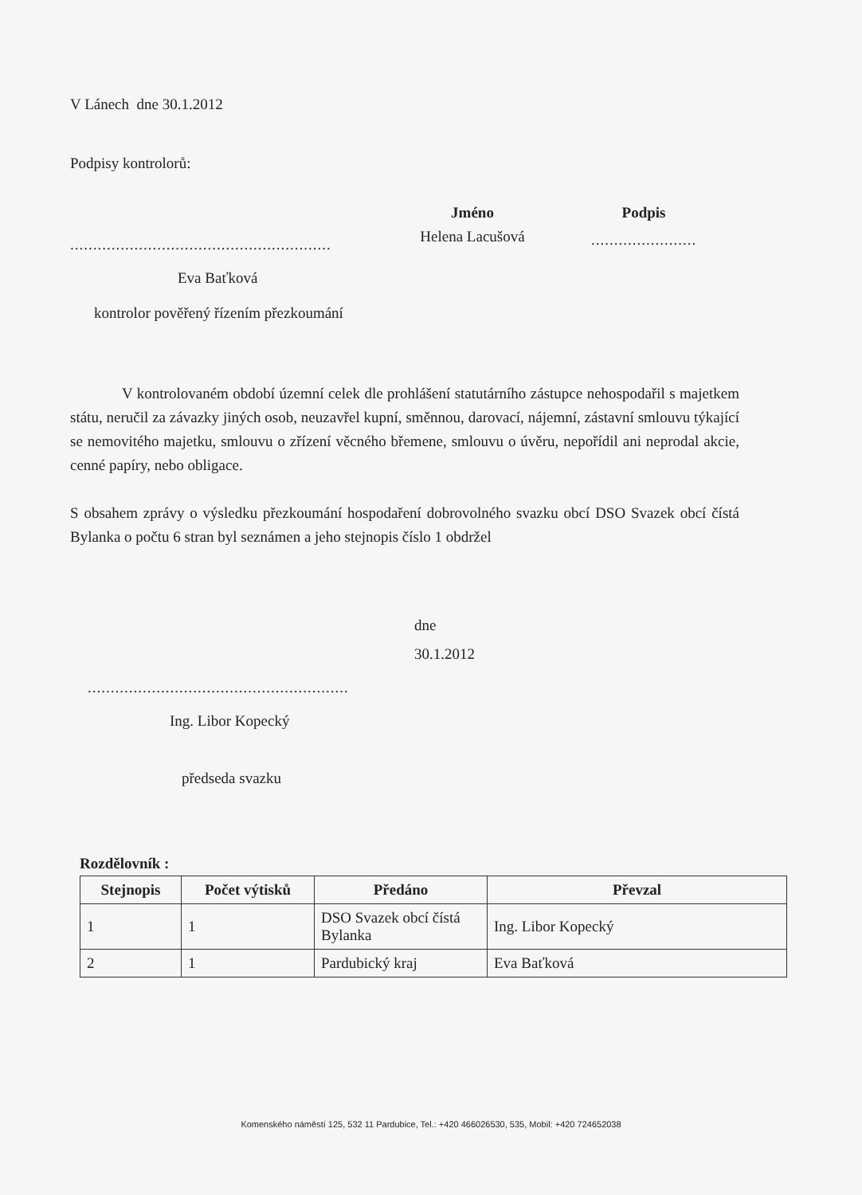V Lánech dne 30.1.2012
Podpisy kontrolorů:
.........................................................
Eva Baťková
kontrolor pověřený řízením přezkoumání
Jméno
Helena Lacušová
Podpis
.......................
V kontrolovaném období územní celek dle prohlášení statutárního zástupce nehospodařil s majetkem státu, neručil za závazky jiných osob, neuzavřel kupní, směnnou, darovací, nájemní, zástavní smlouvu týkající se nemovitého majetku, smlouvu o zřízení věcného břemene, smlouvu o úvěru, nepořídil ani neprodal akcie, cenné papíry, nebo obligace.
S obsahem zprávy o výsledku přezkoumání hospodaření dobrovolného svazku obcí DSO Svazek obcí čístá Bylanka o počtu 6 stran byl seznámen a jeho stejnopis číslo 1 obdržel
dne
30.1.2012
.........................................................
Ing. Libor Kopecký
předseda svazku
Rozdělovník :
| Stejnopis | Počet výtisků | Předáno | Převzal |
| --- | --- | --- | --- |
| 1 | 1 | DSO Svazek obcí čístá Bylanka | Ing. Libor Kopecký |
| 2 | 1 | Pardubický kraj | Eva Baťková |
Komenského náměstí 125, 532 11 Pardubice, Tel.: +420 466026530, 535, Mobil: +420 724652038